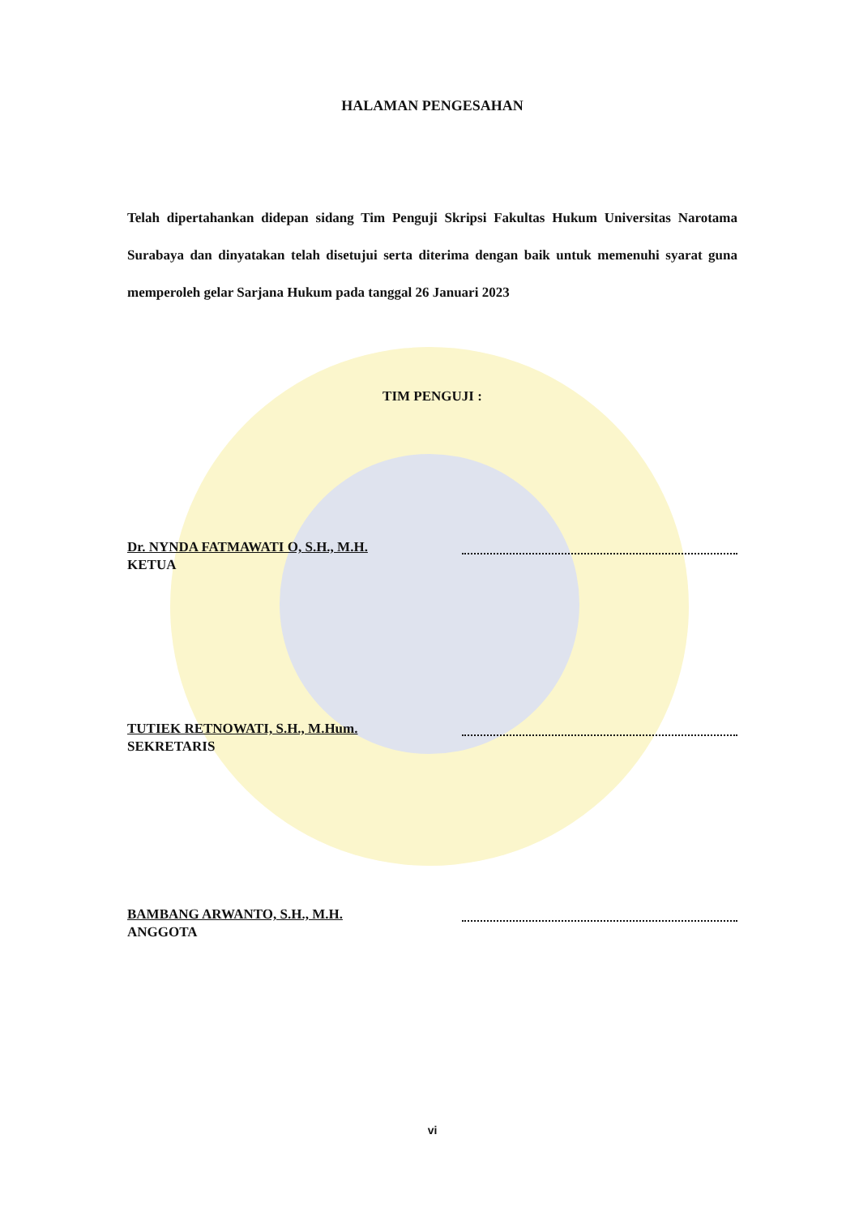HALAMAN PENGESAHAN
Telah dipertahankan didepan sidang Tim Penguji Skripsi Fakultas Hukum Universitas Narotama Surabaya dan dinyatakan telah disetujui serta diterima dengan baik untuk memenuhi syarat guna memperoleh gelar Sarjana Hukum pada tanggal 26 Januari 2023
TIM PENGUJI :
Dr. NYNDA FATMAWATI O, S.H., M.H.
KETUA
TUTIEK RETNOWATI, S.H., M.Hum.
SEKRETARIS
BAMBANG ARWANTO, S.H., M.H.
ANGGOTA
vi